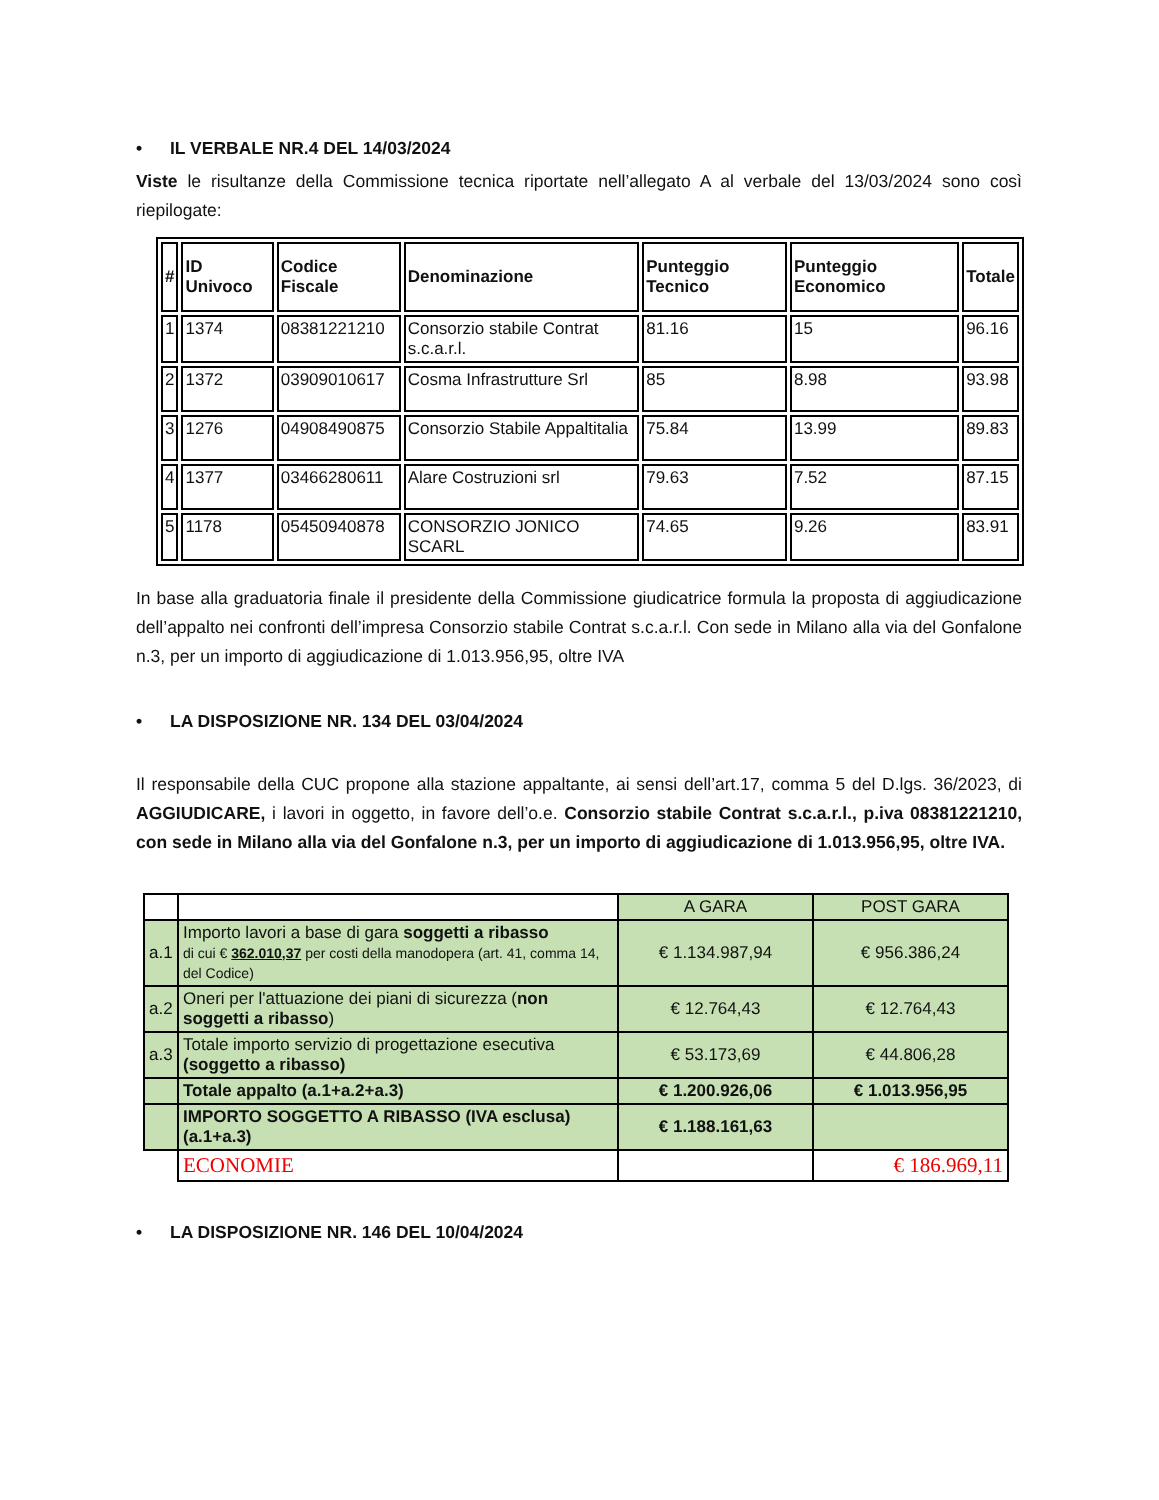• IL VERBALE NR.4 DEL 14/03/2024
Viste le risultanze della Commissione tecnica riportate nell’allegato A al verbale del 13/03/2024 sono così riepilogate:
| # | ID Univoco | Codice Fiscale | Denominazione | Punteggio Tecnico | Punteggio Economico | Totale |
| --- | --- | --- | --- | --- | --- | --- |
| 1 | 1374 | 08381221210 | Consorzio stabile Contrat s.c.a.r.l. | 81.16 | 15 | 96.16 |
| 2 | 1372 | 03909010617 | Cosma Infrastrutture Srl | 85 | 8.98 | 93.98 |
| 3 | 1276 | 04908490875 | Consorzio Stabile Appaltitalia | 75.84 | 13.99 | 89.83 |
| 4 | 1377 | 03466280611 | Alare Costruzioni srl | 79.63 | 7.52 | 87.15 |
| 5 | 1178 | 05450940878 | CONSORZIO JONICO SCARL | 74.65 | 9.26 | 83.91 |
In base alla graduatoria finale il presidente della Commissione giudicatrice formula la proposta di aggiudicazione dell’appalto nei confronti dell’impresa Consorzio stabile Contrat s.c.a.r.l. Con sede in Milano alla via del Gonfalone n.3, per un importo di aggiudicazione di 1.013.956,95, oltre IVA
• LA DISPOSIZIONE NR. 134 DEL 03/04/2024
Il responsabile della CUC propone alla stazione appaltante, ai sensi dell’art.17, comma 5 del D.lgs. 36/2023, di AGGIUDICARE, i lavori in oggetto, in favore dell’o.e. Consorzio stabile Contrat s.c.a.r.l., p.iva 08381221210, con sede in Milano alla via del Gonfalone n.3, per un importo di aggiudicazione di 1.013.956,95, oltre IVA.
| | | A GARA | POST GARA |
| a.1 | Importo lavori a base di gara soggetti a ribasso di cui € 362.010,37 per costi della manodopera (art. 41, comma 14, del Codice) | € 1.134.987,94 | € 956.386,24 |
| a.2 | Oneri per l'attuazione dei piani di sicurezza ( non soggetti a ribasso ) | € 12.764,43 | € 12.764,43 |
| a.3 | Totale importo servizio di progettazione esecutiva (soggetto a ribasso) | € 53.173,69 | € 44.806,28 |
| | Totale appalto (a.1+a.2+a.3) | € 1.200.926,06 | € 1.013.956,95 |
| | IMPORTO SOGGETTO A RIBASSO (IVA esclusa) (a.1+a.3) | € 1.188.161,63 | |
| | ECONOMIE | | € 186.969,11 |
• LA DISPOSIZIONE NR. 146 DEL 10/04/2024